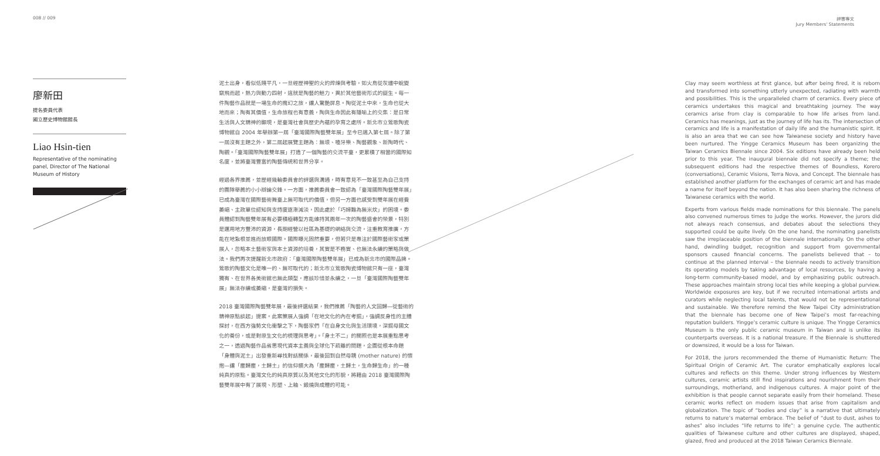008 // 009 評審專文
Jury Members' Statements
廖新田
提名委員代表
國立歷史博物館館長
Liao Hsin-tien
Representative of the nominating panel, Director of The National Museum of History
泥土出身，看似低賤平凡，一旦經歷神聖的火的焠煉與考驗，如火鳥從灰燼中蛻變竄飛而起，熱力與動力四射，這就是陶藝的魅力，異於其他藝術形式的誕生。每一件陶藝作品就是一場生命的魔幻之旅，讓人驚艷屏息。陶從泥土中來，生命也從大地而來；陶有其價值，生命旅程也有意義，陶與生命因此有隱喻上的交集：是日常生活與人文精神的顯現，是臺灣社會與歷史內蘊的孕育之處所。新北市立鶯歌陶瓷博物館自 2004 年舉辦第一屆「臺灣國際陶藝雙年展」至今已邁入第七屆。除了第一屆沒有主題之外，第二屆起展覽主題為：無垠、嗑牙樂、陶藝觀象、新陶時代、陶觀。「臺灣國際陶藝雙年展」打造了一個陶藝的交流平臺，更累積了相當的國際知名度，並將臺灣豐富的陶藝傳統和世界分享。
經過各界推薦，並歷經幾輪委員會的評選與溝通，時有意見不一致甚至為自己支持的團隊舉薦的小小辯論交鋒。一方面，推薦委員會一致認為「臺灣國際陶藝雙年展」已成為臺灣在國際藝術舞臺上無可取代的價值，但另一方面也感受到雙年展在經費萎縮、主政單位認知與支持度逐漸減淡，因此處於「巧婦難為無米炊」的困境。委員體認到陶藝雙年展有必要積極轉型方能維持其兩年一次的陶藝盛會的榮景，特別是運用地方豐沛的資源，長期經營以社區為基礎的網絡與交流，注重教育推廣，方能在地紮根並進而放眼國際。國際曝光固然重要，但若只是專注於國際藝術家或策展人，忽略本土藝術家與本土資源的培養，其實是不務實、也無法永續的策略與做法。我們再次提醒新北市政府：「臺灣國際陶藝雙年展」已成為新北市的國際品牌。鶯歌的陶藝文化是唯一的、無可取代的；新北市立鶯歌陶瓷博物館只有一座，臺灣獨有、在世界各美術館也無此類型，應該珍惜並永續之，一旦「臺灣國際陶藝雙年展」無法存續或萎縮，是臺灣的損失。
2018 臺灣國際陶藝雙年展，最後評選結果，我們推薦「陶藝的人文回歸—從藝術的精神原點談起」提案。此案策展人強調「在地文化的內在考掘」，強調反身性的主體探討，在西方強勢文化衝擊之下，陶藝家們「在自身文化與生活環境，深掘母國文化的養份，或是對原生文化的梳理與思考」。「身土不二」的關照也是本展重點思考之一，透過陶藝作品省思現代資本主義與全球化下疏離的問題，企圖從根本命題「身體與泥土」出發重新尋找對話關係，最後回到自然母親 (mother nature) 的懷抱—讓「塵歸塵，土歸土」的信仰擴大為「塵歸塵，土歸土，生命歸生命」的一種純真的原點。臺灣文化的純真原質以及其他文化的形貌，將藉由 2018 臺灣國際陶藝雙年展中有了展現、形塑、上釉、鍛燒與成體的可能。
Clay may seem worthless at first glance, but after being fired, it is reborn and transformed into something utterly unexpected, radiating with warmth and possibilities. This is the unparalleled charm of ceramics. Every piece of ceramics undertakes this magical and breathtaking journey. The way ceramics arise from clay is comparable to how life arises from land. Ceramics has meanings, just as the journey of life has its. The intersection of ceramics and life is a manifestation of daily life and the humanistic spirit. It is also an area that we can see how Taiwanese society and history have been nurtured. The Yingge Ceramics Museum has been organizing the Taiwan Ceramics Biennale since 2004. Six editions have already been held prior to this year. The inaugural biennale did not specify a theme; the subsequent editions had the respective themes of Boundless, Korero (conversations), Ceramic Visions, Terra Nova, and Concept. The biennale has established another platform for the exchanges of ceramic art and has made a name for itself beyond the nation. It has also been sharing the richness of Taiwanese ceramics with the world.
Experts from various fields made nominations for this biennale. The panels also convened numerous times to judge the works. However, the jurors did not always reach consensus, and debates about the selections they supported could be quite lively. On the one hand, the nominating panelists saw the irreplaceable position of the biennale internationally. On the other hand, dwindling budget, recognition and support from governmental sponsors caused financial concerns. The panelists believed that – to continue at the planned interval – the biennale needs to actively transition its operating models by taking advantage of local resources, by having a long-term community-based model, and by emphasizing public outreach. These approaches maintain strong local ties while keeping a global purview. Worldwide exposures are key, but if we recruited international artists and curators while neglecting local talents, that would not be representational and sustainable. We therefore remind the New Taipei City administration that the biennale has become one of New Taipei’s most far-reaching reputation builders. Yingge’s ceramic culture is unique. The Yingge Ceramics Museum is the only public ceramic museum in Taiwan and is unlike its counterparts overseas. It is a national treasure. If the Biennale is shuttered or downsized, it would be a loss for Taiwan.
For 2018, the jurors recommended the theme of Humanistic Return: The Spiritual Origin of Ceramic Art. The curator emphatically explores local cultures and reflects on this theme. Under strong influences by Western cultures, ceramic artists still find inspirations and nourishment from their surroundings, motherland, and indigenous cultures. A major point of the exhibition is that people cannot separate easily from their homeland. These ceramic works reflect on modern issues that arise from capitalism and globalization. The topic of “bodies and clay” is a narrative that ultimately returns to nature’s maternal embrace. The belief of “dust to dust, ashes to ashes” also includes “life returns to life”: a genuine cycle. The authentic qualities of Taiwanese culture and other cultures are displayed, shaped, glazed, fired and produced at the 2018 Taiwan Ceramics Biennale.